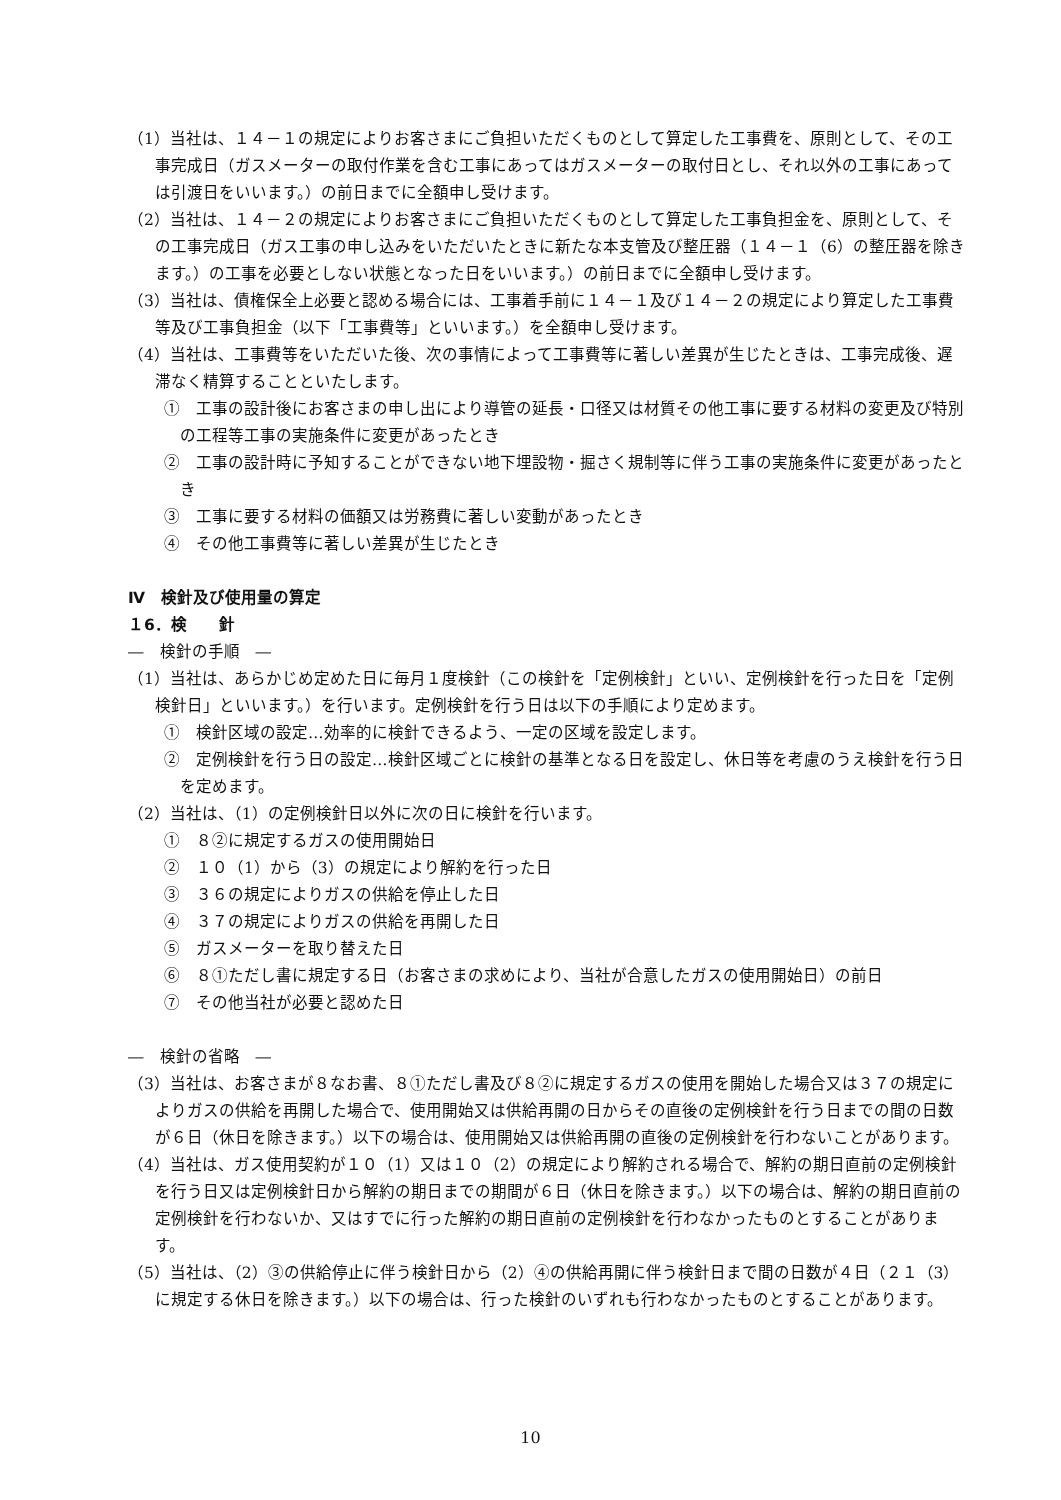（1）当社は、１４－１の規定によりお客さまにご負担いただくものとして算定した工事費を、原則として、その工事完成日（ガスメーターの取付作業を含む工事にあってはガスメーターの取付日とし、それ以外の工事にあっては引渡日をいいます。）の前日までに全額申し受けます。
（2）当社は、１４－２の規定によりお客さまにご負担いただくものとして算定した工事負担金を、原則として、その工事完成日（ガス工事の申し込みをいただいたときに新たな本支管及び整圧器（１４－１（6）の整圧器を除きます。）の工事を必要としない状態となった日をいいます。）の前日までに全額申し受けます。
（3）当社は、債権保全上必要と認める場合には、工事着手前に１４－１及び１４－２の規定により算定した工事費等及び工事負担金（以下「工事費等」といいます。）を全額申し受けます。
（4）当社は、工事費等をいただいた後、次の事情によって工事費等に著しい差異が生じたときは、工事完成後、遅滞なく精算することといたします。
①　工事の設計後にお客さまの申し出により導管の延長・口径又は材質その他工事に要する材料の変更及び特別の工程等工事の実施条件に変更があったとき
②　工事の設計時に予知することができない地下埋設物・掘さく規制等に伴う工事の実施条件に変更があったとき
③　工事に要する材料の価額又は労務費に著しい変動があったとき
④　その他工事費等に著しい差異が生じたとき
Ⅳ　検針及び使用量の算定
１6．検　　針
―　検針の手順　―
（1）当社は、あらかじめ定めた日に毎月１度検針（この検針を「定例検針」といい、定例検針を行った日を「定例検針日」といいます。）を行います。定例検針を行う日は以下の手順により定めます。
①　検針区域の設定…効率的に検針できるよう、一定の区域を設定します。
②　定例検針を行う日の設定…検針区域ごとに検針の基準となる日を設定し、休日等を考慮のうえ検針を行う日を定めます。
（2）当社は、（1）の定例検針日以外に次の日に検針を行います。
①　８②に規定するガスの使用開始日
②　１０（1）から（3）の規定により解約を行った日
③　３６の規定によりガスの供給を停止した日
④　３７の規定によりガスの供給を再開した日
⑤　ガスメーターを取り替えた日
⑥　８①ただし書に規定する日（お客さまの求めにより、当社が合意したガスの使用開始日）の前日
⑦　その他当社が必要と認めた日
―　検針の省略　―
（3）当社は、お客さまが８なお書、８①ただし書及び８②に規定するガスの使用を開始した場合又は３７の規定によりガスの供給を再開した場合で、使用開始又は供給再開の日からその直後の定例検針を行う日までの間の日数が６日（休日を除きます。）以下の場合は、使用開始又は供給再開の直後の定例検針を行わないことがあります。
（4）当社は、ガス使用契約が１０（1）又は１０（2）の規定により解約される場合で、解約の期日直前の定例検針を行う日又は定例検針日から解約の期日までの期間が６日（休日を除きます。）以下の場合は、解約の期日直前の定例検針を行わないか、又はすでに行った解約の期日直前の定例検針を行わなかったものとすることがあります。
（5）当社は、（2）③の供給停止に伴う検針日から（2）④の供給再開に伴う検針日まで間の日数が４日（２１（3）に規定する休日を除きます。）以下の場合は、行った検針のいずれも行わなかったものとすることがあります。
10